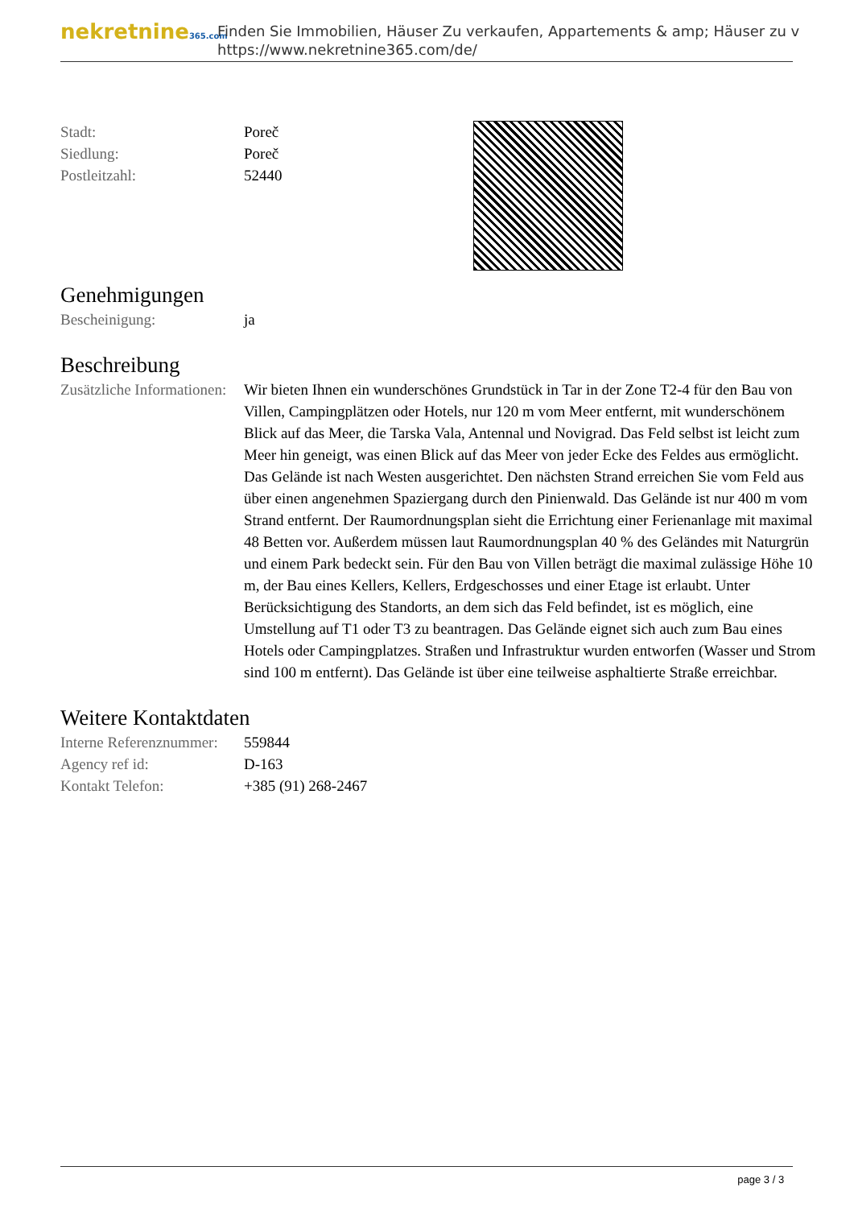nekretnine365.com
Finden Sie Immobilien, Häuser Zu verkaufen, Appartements & amp; Häuser zu v
https://www.nekretnine365.com/de/
| Stadt: | Poreč |
| Siedlung: | Poreč |
| Postleitzahl: | 52440 |
Genehmigungen
| Bescheinigung: | ja |
Beschreibung
| Zusätzliche Informationen: | Wir bieten Ihnen ein wunderschönes Grundstück in Tar in der Zone T2-4 für den Bau von Villen, Campingplätzen oder Hotels, nur 120 m vom Meer entfernt, mit wunderschönem Blick auf das Meer, die Tarska Vala, Antennal und Novigrad. Das Feld selbst ist leicht zum Meer hin geneigt, was einen Blick auf das Meer von jeder Ecke des Feldes aus ermöglicht. Das Gelände ist nach Westen ausgerichtet. Den nächsten Strand erreichen Sie vom Feld aus über einen angenehmen Spaziergang durch den Pinienwald. Das Gelände ist nur 400 m vom Strand entfernt. Der Raumordnungsplan sieht die Errichtung einer Ferienanlage mit maximal 48 Betten vor. Außerdem müssen laut Raumordnungsplan 40 % des Geländes mit Naturgrün und einem Park bedeckt sein. Für den Bau von Villen beträgt die maximal zulässige Höhe 10 m, der Bau eines Kellers, Kellers, Erdgeschosses und einer Etage ist erlaubt. Unter Berücksichtigung des Standorts, an dem sich das Feld befindet, ist es möglich, eine Umstellung auf T1 oder T3 zu beantragen. Das Gelände eignet sich auch zum Bau eines Hotels oder Campingplatzes. Straßen und Infrastruktur wurden entworfen (Wasser und Strom sind 100 m entfernt). Das Gelände ist über eine teilweise asphaltierte Straße erreichbar. |
Weitere Kontaktdaten
| Interne Referenznummer: | 559844 |
| Agency ref id: | D-163 |
| Kontakt Telefon: | +385 (91) 268-2467 |
page 3 / 3